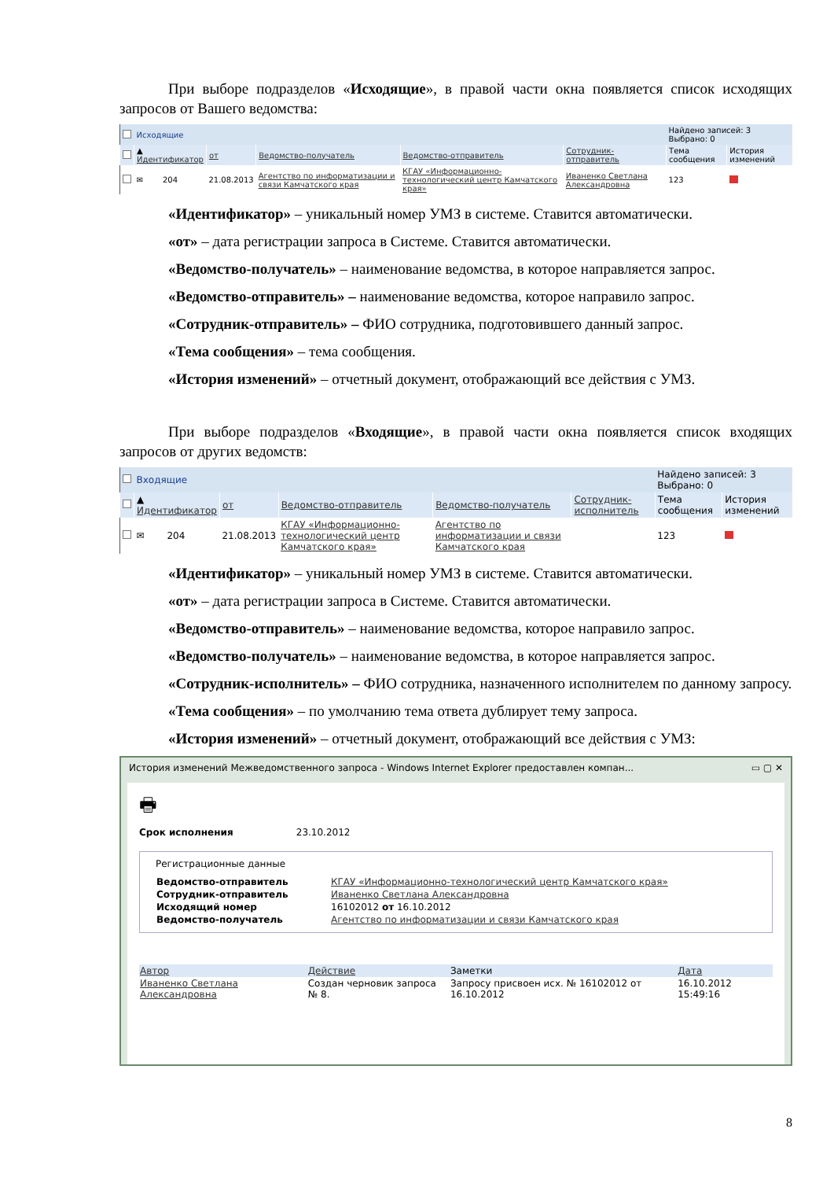При выборе подразделов «Исходящие», в правой части окна появляется список исходящих запросов от Вашего ведомства:
| | Исходящие | | | | | | Найдено записей: 3 Выбрано: 0 | |
| | ▲ Идентификатор | | от | Ведомство-получатель | Ведомство-отправитель | Сотрудник-отправитель | Тема сообщения | История изменений |
| | ✉ | 204 | 21.08.2013 | Агентство по информатизации и связи Камчатского края | КГАУ «Информационно-технологический центр Камчатского края» | Иваненко Светлана Александровна | 123 | |
«Идентификатор» – уникальный номер УМЗ в системе. Ставится автоматически.
«от» – дата регистрации запроса в Системе. Ставится автоматически.
«Ведомство-получатель» – наименование ведомства, в которое направляется запрос.
«Ведомство-отправитель» – наименование ведомства, которое направило запрос.
«Сотрудник-отправитель» – ФИО сотрудника, подготовившего данный запрос.
«Тема сообщения» – тема сообщения.
«История изменений» – отчетный документ, отображающий все действия с УМЗ.
При выборе подразделов «Входящие», в правой части окна появляется список входящих запросов от других ведомств:
| | Входящие | | | | | | Найдено записей: 3 Выбрано: 0 | |
| | ▲ Идентификатор | | от | Ведомство-отправитель | Ведомство-получатель | Сотрудник-исполнитель | Тема сообщения | История изменений |
| | ✉ | 204 | 21.08.2013 | КГАУ «Информационно-технологический центр Камчатского края» | Агентство по информатизации и связи Камчатского края | | 123 | |
«Идентификатор» – уникальный номер УМЗ в системе. Ставится автоматически.
«от» – дата регистрации запроса в Системе. Ставится автоматически.
«Ведомство-отправитель» – наименование ведомства, которое направило запрос.
«Ведомство-получатель» – наименование ведомства, в которое направляется запрос.
«Сотрудник-исполнитель» – ФИО сотрудника, назначенного исполнителем по данному запросу.
«Тема сообщения» – по умолчанию тема ответа дублирует тему запроса.
«История изменений» – отчетный документ, отображающий все действия с УМЗ:
История изменений Межведомственного запроса - Windows Internet Explorer предоставлен компан... ▭ ▢ ✕
🖶
Срок исполнения 23.10.2012
Регистрационные данные
| Ведомство-отправитель | КГАУ «Информационно-технологический центр Камчатского края» |
| Сотрудник-отправитель | Иваненко Светлана Александровна |
| Исходящий номер | 16102012 от 16.10.2012 |
| Ведомство-получатель | Агентство по информатизации и связи Камчатского края |
| Автор | Действие | Заметки | Дата |
| --- | --- | --- | --- |
| Иваненко Светлана Александровна | Создан черновик запроса № 8. | Запросу присвоен исх. № 16102012 от 16.10.2012 | 16.10.2012 15:49:16 |
8